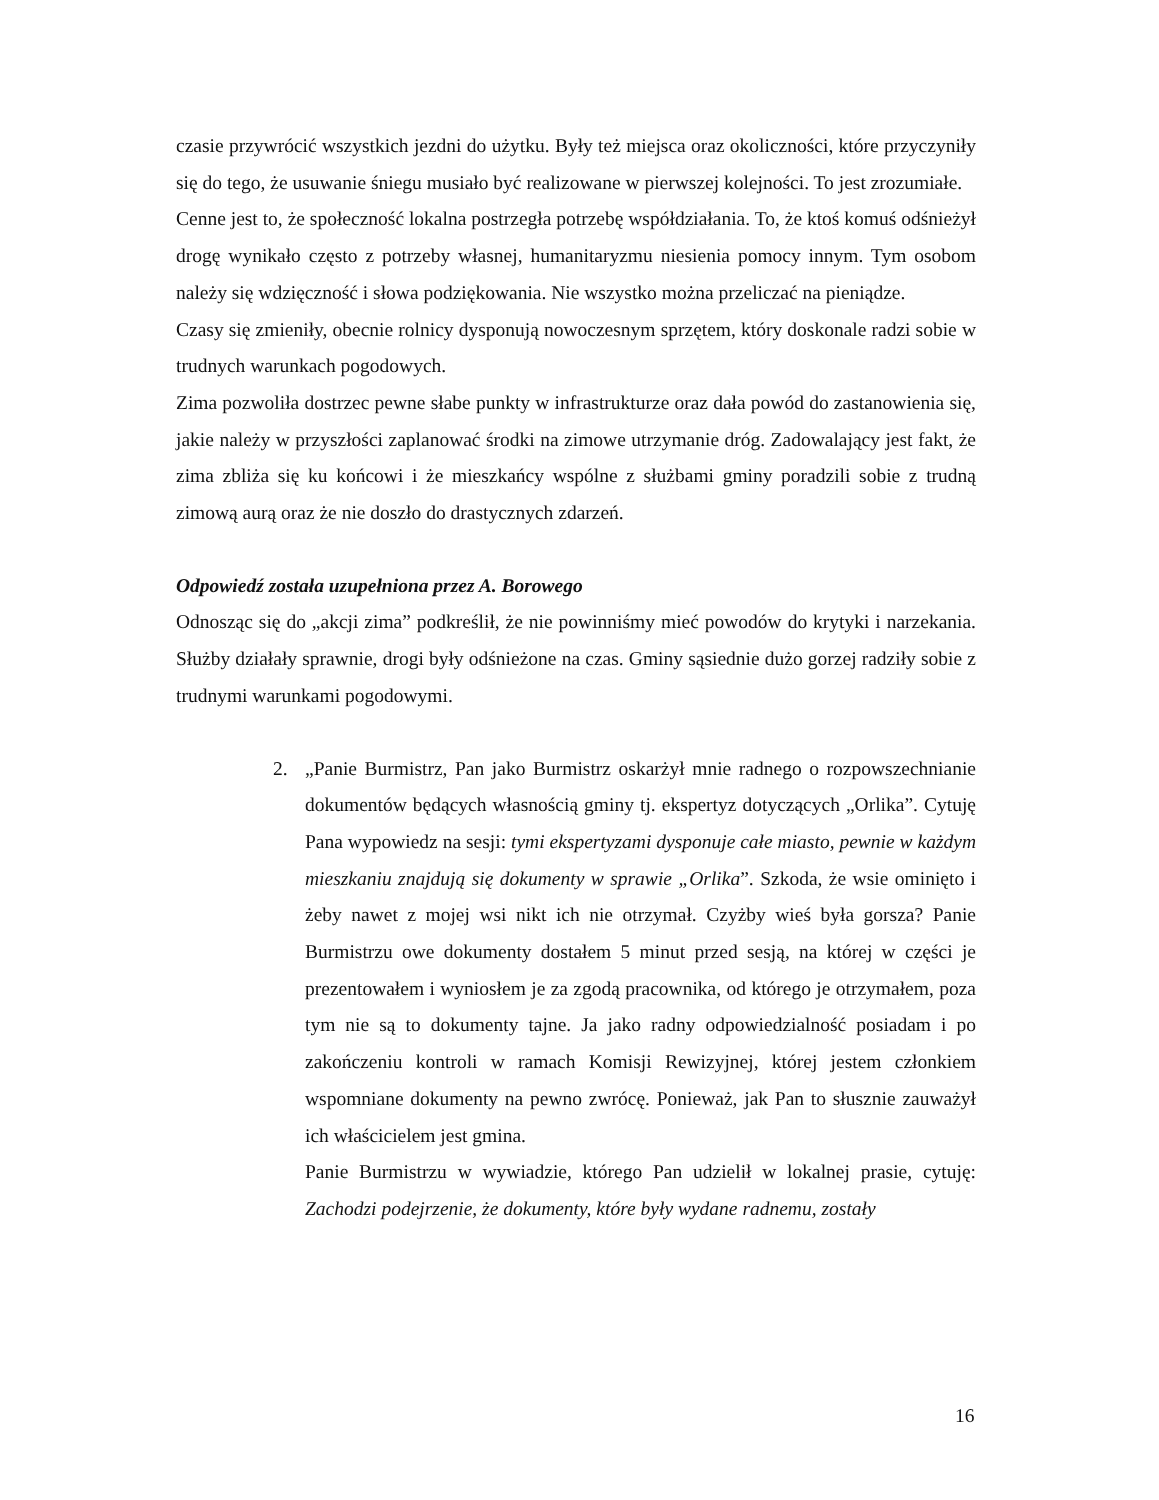czasie przywrócić wszystkich jezdni do użytku. Były też miejsca oraz okoliczności, które przyczyniły się do tego, że usuwanie śniegu musiało być realizowane w pierwszej kolejności. To jest zrozumiałe.
Cenne jest to, że społeczność lokalna postrzegła potrzebę współdziałania. To, że ktoś komuś odśnieżył drogę wynikało często z potrzeby własnej, humanitaryzmu niesienia pomocy innym. Tym osobom należy się wdzięczność i słowa podziękowania. Nie wszystko można przeliczać na pieniądze.
Czasy się zmieniły, obecnie rolnicy dysponują nowoczesnym sprzętem, który doskonale radzi sobie w trudnych warunkach pogodowych.
Zima pozwoliła dostrzec pewne słabe punkty w infrastrukturze oraz dała powód do zastanowienia się, jakie należy w przyszłości zaplanować środki na zimowe utrzymanie dróg. Zadowalający jest fakt, że zima zbliża się ku końcowi i że mieszkańcy wspólne z służbami gminy poradzili sobie z trudną zimową aurą oraz że nie doszło do drastycznych zdarzeń.
Odpowiedź została uzupełniona przez A. Borowego
Odnosząc się do „akcji zima” podkreślił, że nie powinniśmy mieć powodów do krytyki i narzekania. Służby działały sprawnie, drogi były odśnieżone na czas. Gminy sąsiednie dużo gorzej radziły sobie z trudnymi warunkami pogodowymi.
2. „Panie Burmistrz, Pan jako Burmistrz oskarżył mnie radnego o rozpowszechnianie dokumentów będących własnością gminy tj. ekspertyz dotyczących „Orlika”. Cytuję Pana wypowiedz na sesji: tymi ekspertyzami dysponuje całe miasto, pewnie w każdym mieszkaniu znajdują się dokumenty w sprawie „Orlika”. Szkoda, że wsie ominięto i żeby nawet z mojej wsi nikt ich nie otrzymał. Czyżby wieś była gorsza? Panie Burmistrzu owe dokumenty dostałem 5 minut przed sesją, na której w części je prezentowałem i wyniosłem je za zgodą pracownika, od którego je otrzymałem, poza tym nie są to dokumenty tajne. Ja jako radny odpowiedzialność posiadam i po zakończeniu kontroli w ramach Komisji Rewizyjnej, której jestem członkiem wspomniane dokumenty na pewno zwrócę. Ponieważ, jak Pan to słusznie zauważył ich właścicielem jest gmina.
Panie Burmistrzu w wywiadzie, którego Pan udzielił w lokalnej prasie, cytuję: Zachodzi podejrzenie, że dokumenty, które były wydane radnemu, zostały
16